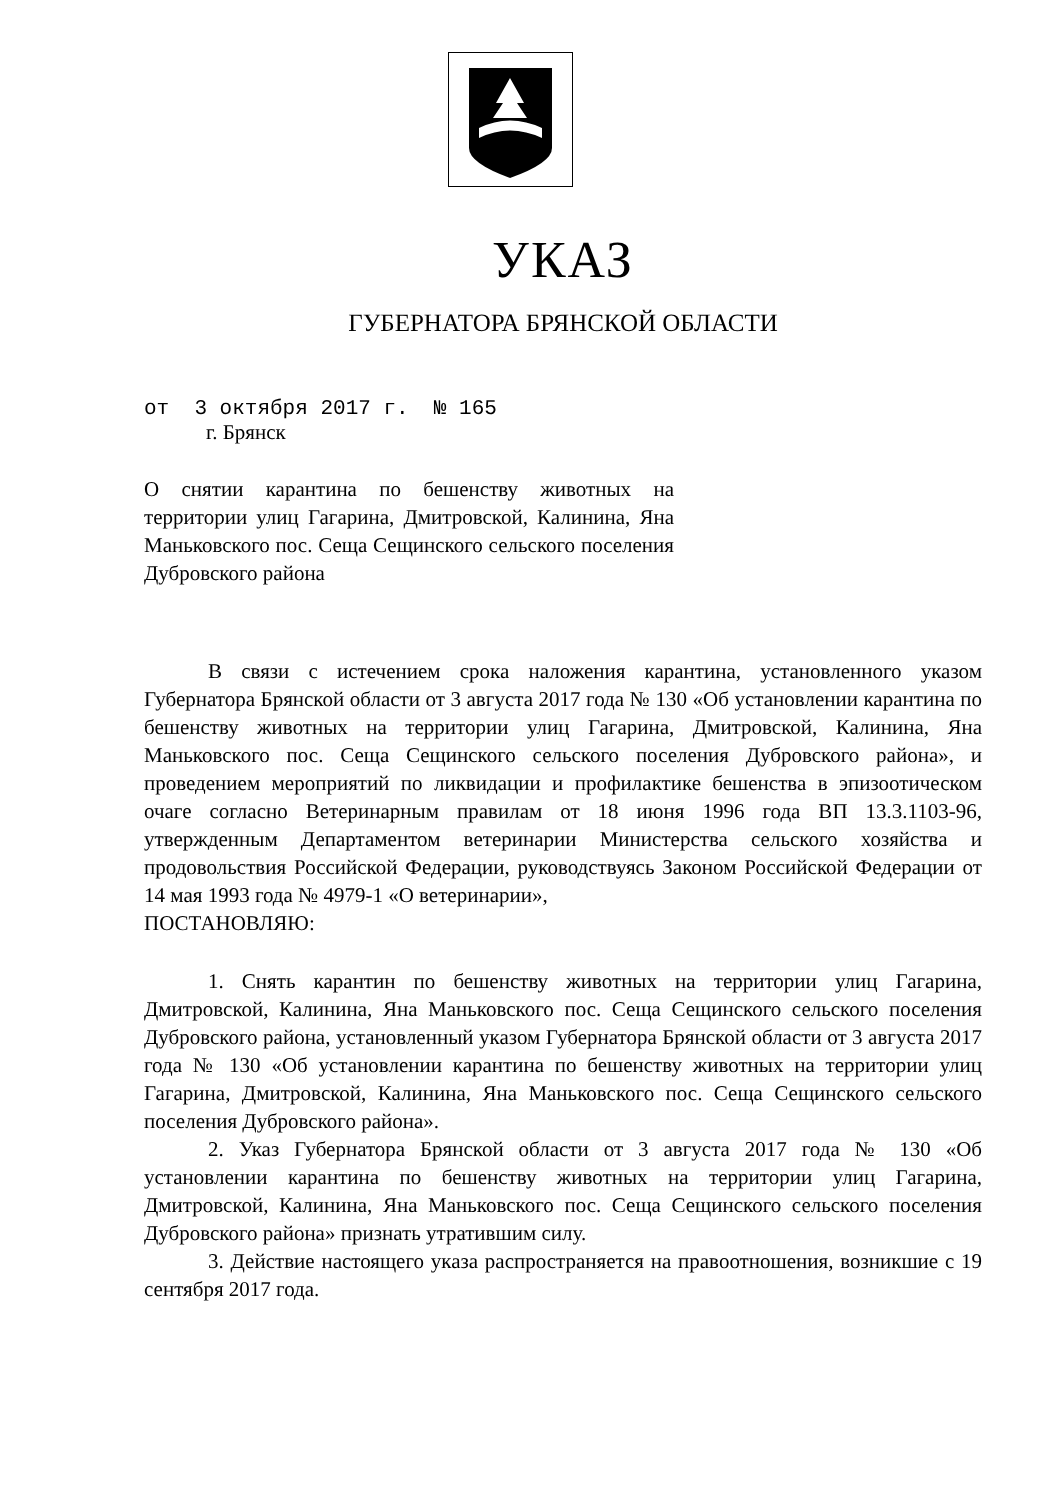УКАЗ
ГУБЕРНАТОРА БРЯНСКОЙ ОБЛАСТИ
от 3 октября 2017 г. № 165
г. Брянск
О снятии карантина по бешенству животных на территории улиц Гагарина, Дмитровской, Калинина, Яна Маньковского пос. Сеща Сещинского сельского поселения Дубровского района
В связи с истечением срока наложения карантина, установленного указом Губернатора Брянской области от 3 августа 2017 года № 130 «Об установлении карантина по бешенству животных на территории улиц Гагарина, Дмитровской, Калинина, Яна Маньковского пос. Сеща Сещинского сельского поселения Дубровского района», и проведением мероприятий по ликвидации и профилактике бешенства в эпизоотическом очаге согласно Ветеринарным правилам от 18 июня 1996 года ВП 13.3.1103-96, утвержденным Департаментом ветеринарии Министерства сельского хозяйства и продовольствия Российской Федерации, руководствуясь Законом Российской Федерации от 14 мая 1993 года № 4979-1 «О ветеринарии»,
ПОСТАНОВЛЯЮ:
1. Снять карантин по бешенству животных на территории улиц Гагарина, Дмитровской, Калинина, Яна Маньковского пос. Сеща Сещинского сельского поселения Дубровского района, установленный указом Губернатора Брянской области от 3 августа 2017 года № 130 «Об установлении карантина по бешенству животных на территории улиц Гагарина, Дмитровской, Калинина, Яна Маньковского пос. Сеща Сещинского сельского поселения Дубровского района».
2. Указ Губернатора Брянской области от 3 августа 2017 года № 130 «Об установлении карантина по бешенству животных на территории улиц Гагарина, Дмитровской, Калинина, Яна Маньковского пос. Сеща Сещинского сельского поселения Дубровского района» признать утратившим силу.
3. Действие настоящего указа распространяется на правоотношения, возникшие с 19 сентября 2017 года.